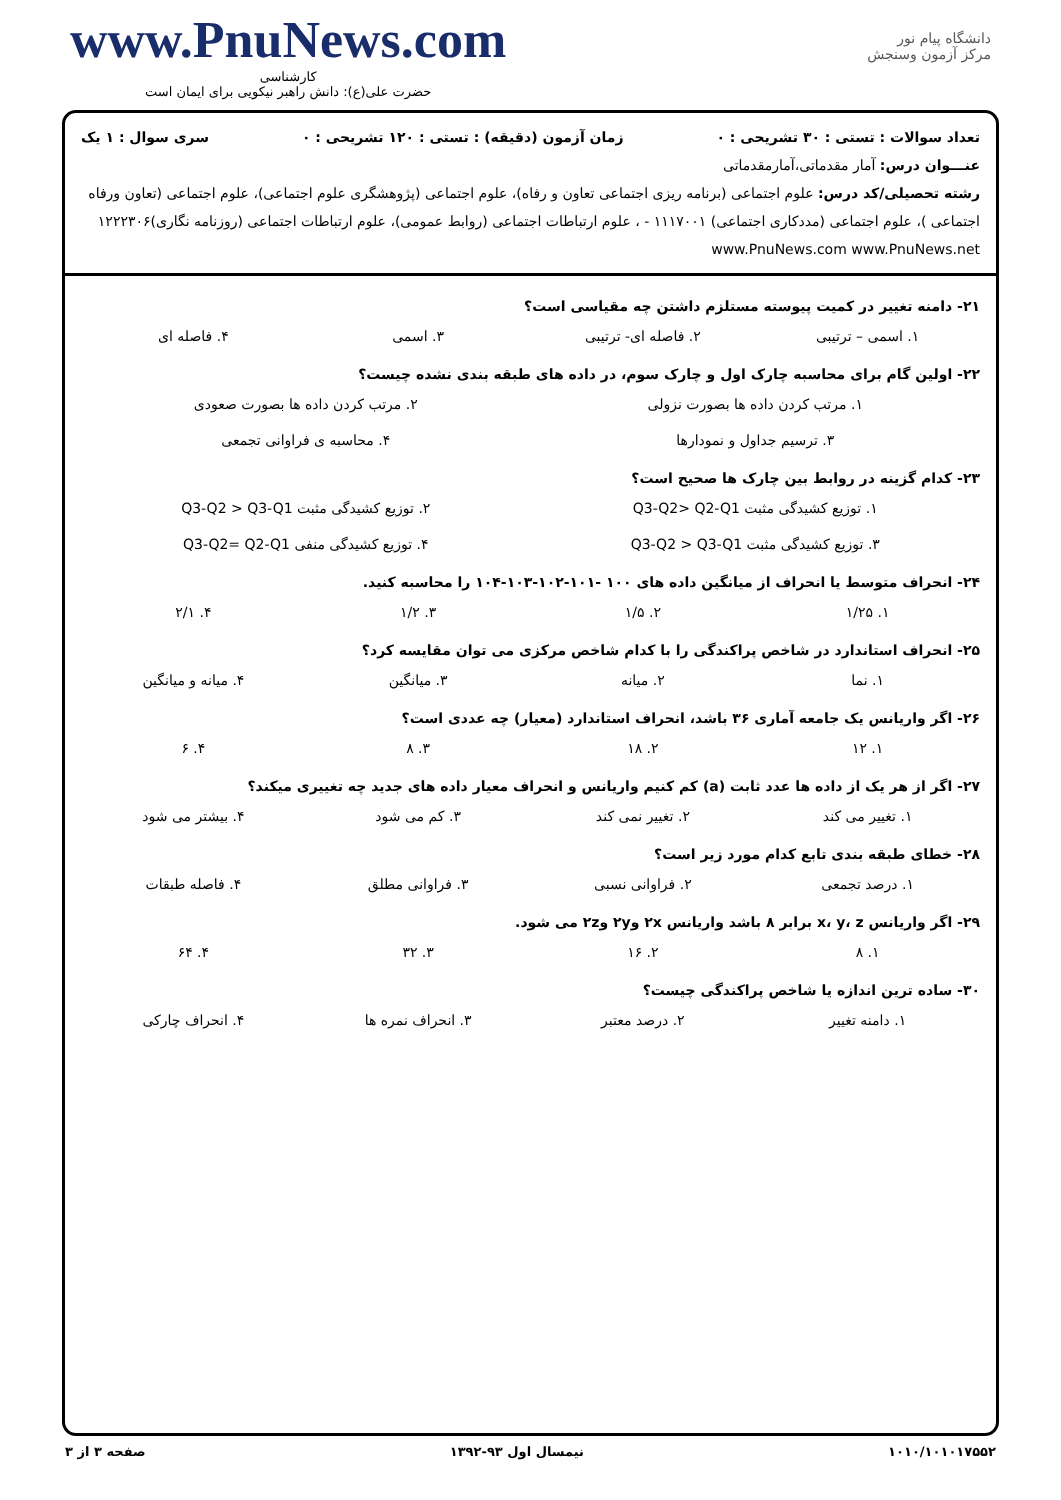www.PnuNews.com
کارشناسی
حضرت علی(ع): دانش راهبر نیکویی برای ایمان است
دانشگاه پیام نور
مرکز آزمون وسنجش
تعداد سوالات : تستی : ۳۰ تشریحی : ۰ زمان آزمون (دقیقه) : تستی : ۱۲۰ تشریحی : ۰ سری سوال : ۱ یک
عنـــوان درس: آمار مقدماتی،آمارمقدماتی
رشته تحصیلی/کد درس: علوم اجتماعی (برنامه ریزی اجتماعی تعاون و رفاه)، علوم اجتماعی (پژوهشگری علوم اجتماعی)، علوم اجتماعی (تعاون ورفاه اجتماعی )، علوم اجتماعی (مددکاری اجتماعی) ۱۱۱۷۰۰۱ - ، علوم ارتباطات اجتماعی (روابط عمومی)، علوم ارتباطات اجتماعی (روزنامه نگاری)۱۲۲۲۳۰۶ www.PnuNews.com www.PnuNews.net
۲۱- دامنه تغییر در کمیت پیوسته مستلزم داشتن چه مقیاسی است؟
۱. اسمی – ترتیبی ۲. فاصله ای- ترتیبی ۳. اسمی ۴. فاصله ای
۲۲- اولین گام برای محاسبه چارک اول و چارک سوم، در داده های طبقه بندی نشده چیست؟
۱. مرتب کردن داده ها بصورت نزولی ۲. مرتب کردن داده ها بصورت صعودی ۳. ترسیم جداول و نمودارها ۴. محاسبه ی فراوانی تجمعی
۲۳- کدام گزینه در روابط بین چارک ها صحیح است؟
۱. توزیع کشیدگی مثبت Q3-Q2> Q2-Q1 ۲. توزیع کشیدگی مثبت Q3-Q2 > Q3-Q1 ۳. توزیع کشیدگی مثبت Q3-Q2 > Q3-Q1 ۴. توزیع کشیدگی منفی Q3-Q2= Q2-Q1
۲۴- انحراف متوسط یا انحراف از میانگین داده های ۱۰۰ -۱۰۱-۱۰۲-۱۰۳-۱۰۴ را محاسبه کنید.
۱. ۱/۲۵ ۲. ۱/۵ ۳. ۱/۲ ۴. ۲/۱
۲۵- انحراف استاندارد در شاخص پراکندگی را با کدام شاخص مرکزی می توان مقایسه کرد؟
۱. نما ۲. میانه ۳. میانگین ۴. میانه و میانگین
۲۶- اگر واریانس یک جامعه آماری ۳۶ باشد، انحراف استاندارد (معیار) چه عددی است؟
۱. ۱۲ ۲. ۱۸ ۳. ۸ ۴. ۶
۲۷- اگر از هر یک از داده ها عدد ثابت (a) کم کنیم واریانس و انحراف معیار داده های جدید چه تغییری میکند؟
۱. تغییر می کند ۲. تغییر نمی کند ۳. کم می شود ۴. بیشتر می شود
۲۸- خطای طبقه بندی تابع کدام مورد زیر است؟
۱. درصد تجمعی ۲. فراوانی نسبی ۳. فراوانی مطلق ۴. فاصله طبقات
۲۹- اگر واریانس x، y، z برابر ۸ باشد واریانس ۲x و۲y و۲z می شود.
۱. ۸ ۲. ۱۶ ۳. ۳۲ ۴. ۶۴
۳۰- ساده ترین اندازه یا شاخص پراکندگی چیست؟
۱. دامنه تغییر ۲. درصد معتبر ۳. انحراف نمره ها ۴. انحراف چارکی
۱۰۱۰/۱۰۱۰۱۷۵۵۲ نیمسال اول ۹۳-۱۳۹۲ صفحه ۳ از ۳